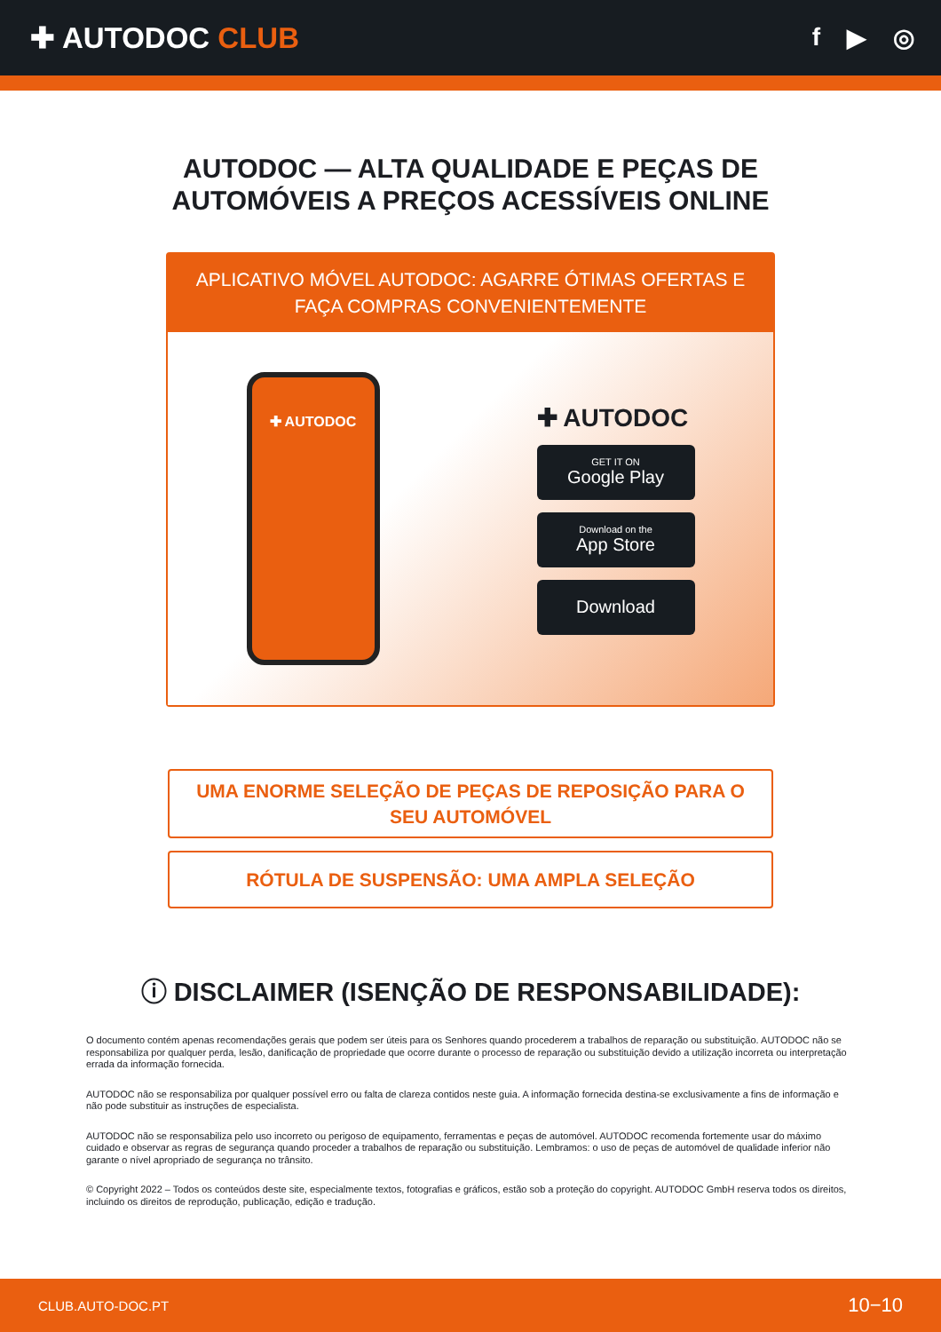✚ AUTODOC CLUB
f ▶ ◎
AUTODOC — ALTA QUALIDADE E PEÇAS DE
AUTOMÓVEIS A PREÇOS ACESSÍVEIS ONLINE
APLICATIVO MÓVEL AUTODOC: AGARRE ÓTIMAS OFERTAS E FAÇA COMPRAS CONVENIENTEMENTE
✚ AUTODOC
✚ AUTODOC
GET IT ON
Google Play
Download on the
App Store
Download
UMA ENORME SELEÇÃO DE PEÇAS DE REPOSIÇÃO PARA O SEU AUTOMÓVEL
RÓTULA DE SUSPENSÃO: UMA AMPLA SELEÇÃO
ⓘ DISCLAIMER (ISENÇÃO DE RESPONSABILIDADE):
O documento contém apenas recomendações gerais que podem ser úteis para os Senhores quando procederem a trabalhos de reparação ou substituição. AUTODOC não se responsabiliza por qualquer perda, lesão, danificação de propriedade que ocorre durante o processo de reparação ou substituição devido a utilização incorreta ou interpretação errada da informação fornecida.
AUTODOC não se responsabiliza por qualquer possível erro ou falta de clareza contidos neste guia. A informação fornecida destina-se exclusivamente a fins de informação e não pode substituir as instruções de especialista.
AUTODOC não se responsabiliza pelo uso incorreto ou perigoso de equipamento, ferramentas e peças de automóvel. AUTODOC recomenda fortemente usar do máximo cuidado e observar as regras de segurança quando proceder a trabalhos de reparação ou substituição. Lembramos: o uso de peças de automóvel de qualidade inferior não garante o nível apropriado de segurança no trânsito.
© Copyright 2022 – Todos os conteúdos deste site, especialmente textos, fotografias e gráficos, estão sob a proteção do copyright. AUTODOC GmbH reserva todos os direitos, incluindo os direitos de reprodução, publicação, edição e tradução.
CLUB.AUTO-DOC.PT 10−10